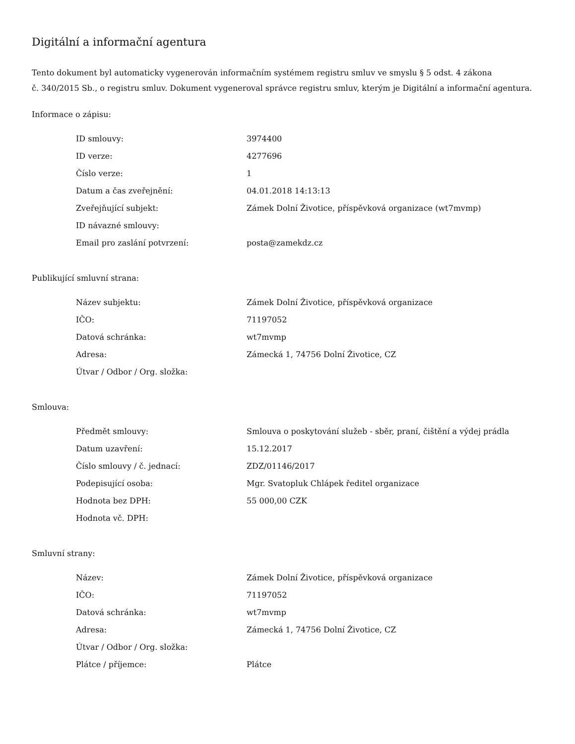Digitální a informační agentura
Tento dokument byl automaticky vygenerován informačním systémem registru smluv ve smyslu § 5 odst. 4 zákona
č. 340/2015 Sb., o registru smluv. Dokument vygeneroval správce registru smluv, kterým je Digitální a informační agentura.
Informace o zápisu:
| ID smlouvy: | 3974400 |
| ID verze: | 4277696 |
| Číslo verze: | 1 |
| Datum a čas zveřejnění: | 04.01.2018 14:13:13 |
| Zveřejňující subjekt: | Zámek Dolní Životice, příspěvková organizace (wt7mvmp) |
| ID návazné smlouvy: | |
| Email pro zaslání potvrzení: | posta@zamekdz.cz |
Publikující smluvní strana:
| Název subjektu: | Zámek Dolní Životice, příspěvková organizace |
| IČO: | 71197052 |
| Datová schránka: | wt7mvmp |
| Adresa: | Zámecká 1, 74756 Dolní Životice, CZ |
| Útvar / Odbor / Org. složka: | |
Smlouva:
| Předmět smlouvy: | Smlouva o poskytování služeb - sběr, praní, čištění a výdej prádla |
| Datum uzavření: | 15.12.2017 |
| Číslo smlouvy / č. jednací: | ZDZ/01146/2017 |
| Podepisující osoba: | Mgr. Svatopluk Chlápek ředitel organizace |
| Hodnota bez DPH: | 55 000,00 CZK |
| Hodnota vč. DPH: | |
Smluvní strany:
| Název: | Zámek Dolní Životice, příspěvková organizace |
| IČO: | 71197052 |
| Datová schránka: | wt7mvmp |
| Adresa: | Zámecká 1, 74756 Dolní Životice, CZ |
| Útvar / Odbor / Org. složka: | |
| Plátce / příjemce: | Plátce |